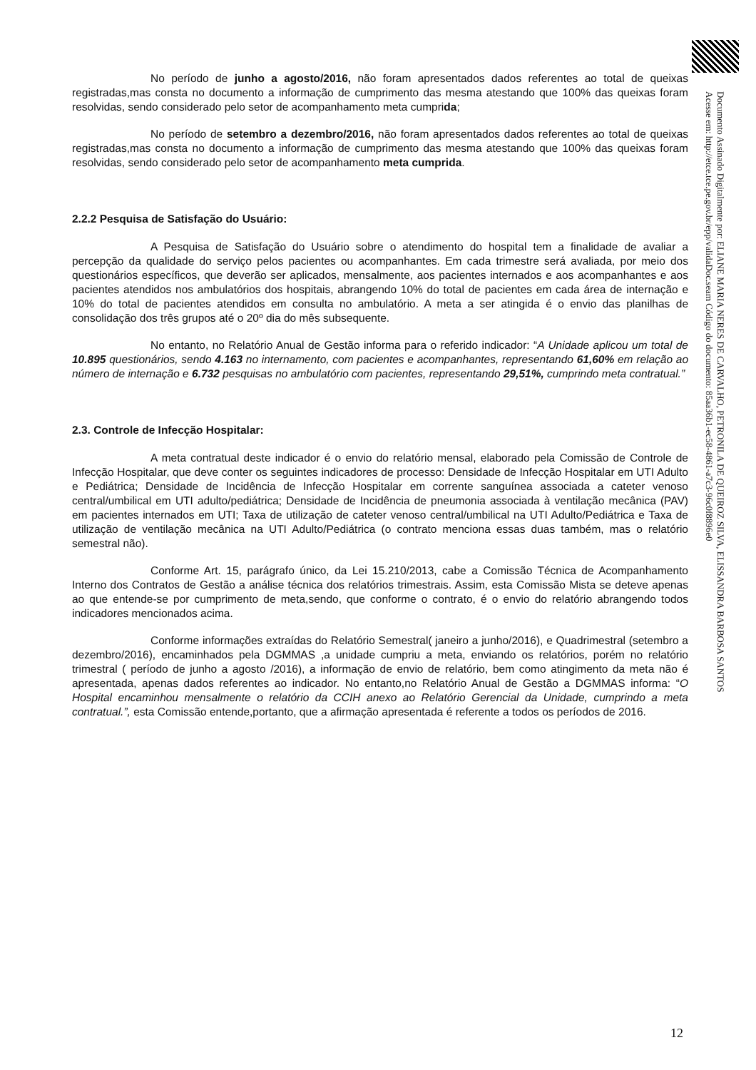No período de junho a agosto/2016, não foram apresentados dados referentes ao total de queixas registradas,mas consta no documento a informação de cumprimento das mesma atestando que 100% das queixas foram resolvidas, sendo considerado pelo setor de acompanhamento meta cumprida;
No período de setembro a dezembro/2016, não foram apresentados dados referentes ao total de queixas registradas,mas consta no documento a informação de cumprimento das mesma atestando que 100% das queixas foram resolvidas, sendo considerado pelo setor de acompanhamento meta cumprida.
2.2.2 Pesquisa de Satisfação do Usuário:
A Pesquisa de Satisfação do Usuário sobre o atendimento do hospital tem a finalidade de avaliar a percepção da qualidade do serviço pelos pacientes ou acompanhantes. Em cada trimestre será avaliada, por meio dos questionários específicos, que deverão ser aplicados, mensalmente, aos pacientes internados e aos acompanhantes e aos pacientes atendidos nos ambulatórios dos hospitais, abrangendo 10% do total de pacientes em cada área de internação e 10% do total de pacientes atendidos em consulta no ambulatório. A meta a ser atingida é o envio das planilhas de consolidação dos três grupos até o 20º dia do mês subsequente.
No entanto, no Relatório Anual de Gestão informa para o referido indicador: “A Unidade aplicou um total de 10.895 questionários, sendo 4.163 no internamento, com pacientes e acompanhantes, representando 61,60% em relação ao número de internação e 6.732 pesquisas no ambulatório com pacientes, representando 29,51%, cumprindo meta contratual.”
2.3. Controle de Infecção Hospitalar:
A meta contratual deste indicador é o envio do relatório mensal, elaborado pela Comissão de Controle de Infecção Hospitalar, que deve conter os seguintes indicadores de processo: Densidade de Infecção Hospitalar em UTI Adulto e Pediátrica; Densidade de Incidência de Infecção Hospitalar em corrente sanguínea associada a cateter venoso central/umbilical em UTI adulto/pediátrica; Densidade de Incidência de pneumonia associada à ventilação mecânica (PAV) em pacientes internados em UTI; Taxa de utilização de cateter venoso central/umbilical na UTI Adulto/Pediátrica e Taxa de utilização de ventilação mecânica na UTI Adulto/Pediátrica (o contrato menciona essas duas também, mas o relatório semestral não).
Conforme Art. 15, parágrafo único, da Lei 15.210/2013, cabe a Comissão Técnica de Acompanhamento Interno dos Contratos de Gestão a análise técnica dos relatórios trimestrais. Assim, esta Comissão Mista se deteve apenas ao que entende-se por cumprimento de meta,sendo, que conforme o contrato, é o envio do relatório abrangendo todos indicadores mencionados acima.
Conforme informações extraídas do Relatório Semestral( janeiro a junho/2016), e Quadrimestral (setembro a dezembro/2016), encaminhados pela DGMMAS ,a unidade cumpriu a meta, enviando os relatórios, porém no relatório trimestral ( período de junho a agosto /2016), a informação de envio de relatório, bem como atingimento da meta não é apresentada, apenas dados referentes ao indicador. No entanto,no Relatório Anual de Gestão a DGMMAS informa: “O Hospital encaminhou mensalmente o relatório da CCIH anexo ao Relatório Gerencial da Unidade, cumprindo a meta contratual.”, esta Comissão entende,portanto, que a afirmação apresentada é referente a todos os períodos de 2016.
Documento Assinado Digitalmente por: ELIANE MARIA NERES DE CARVALHO, PETRONILA DE QUEIROZ SILVA, ELISSANDRA BARBOSA SANTOS
Acesse em: http://etce.tce.pe.gov.br/epp/validaDoc.seam Código do documento: 85aa36b1-ec58-4861-a7c3-96c0f8896e0
12